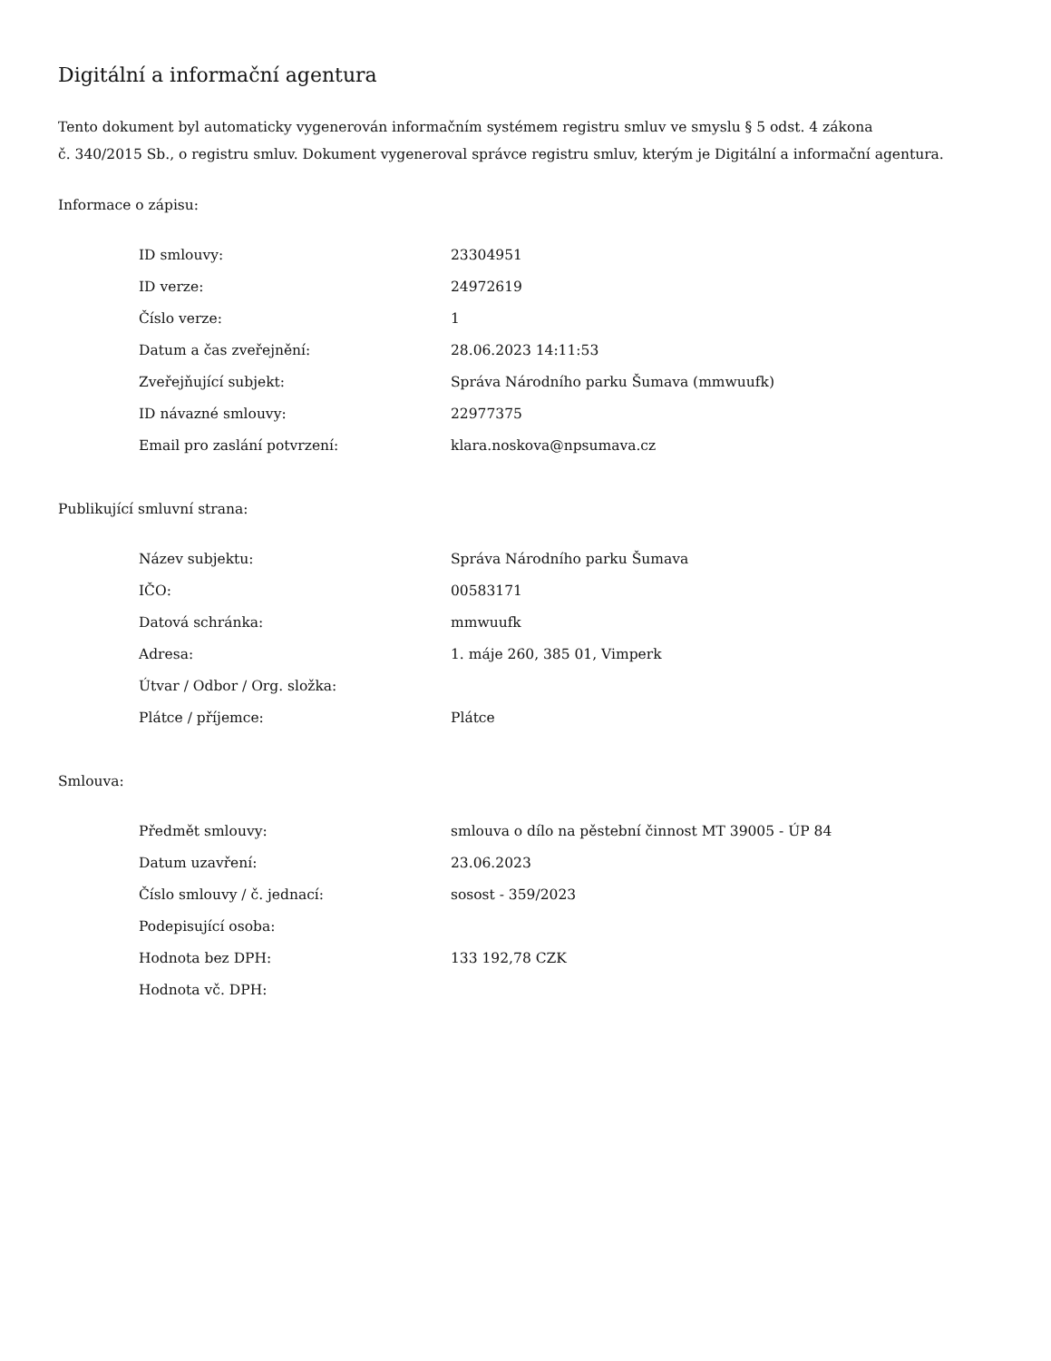Digitální a informační agentura
Tento dokument byl automaticky vygenerován informačním systémem registru smluv ve smyslu § 5 odst. 4 zákona
č. 340/2015 Sb., o registru smluv. Dokument vygeneroval správce registru smluv, kterým je Digitální a informační agentura.
Informace o zápisu:
| ID smlouvy: | 23304951 |
| ID verze: | 24972619 |
| Číslo verze: | 1 |
| Datum a čas zveřejnění: | 28.06.2023 14:11:53 |
| Zveřejňující subjekt: | Správa Národního parku Šumava (mmwuufk) |
| ID návazné smlouvy: | 22977375 |
| Email pro zaslání potvrzení: | klara.noskova@npsumava.cz |
Publikující smluvní strana:
| Název subjektu: | Správa Národního parku Šumava |
| IČO: | 00583171 |
| Datová schránka: | mmwuufk |
| Adresa: | 1. máje 260, 385 01, Vimperk |
| Útvar / Odbor / Org. složka: | |
| Plátce / příjemce: | Plátce |
Smlouva:
| Předmět smlouvy: | smlouva o dílo na pěstební činnost MT 39005 - ÚP 84 |
| Datum uzavření: | 23.06.2023 |
| Číslo smlouvy / č. jednací: | sosost - 359/2023 |
| Podepisující osoba: | |
| Hodnota bez DPH: | 133 192,78 CZK |
| Hodnota vč. DPH: | |